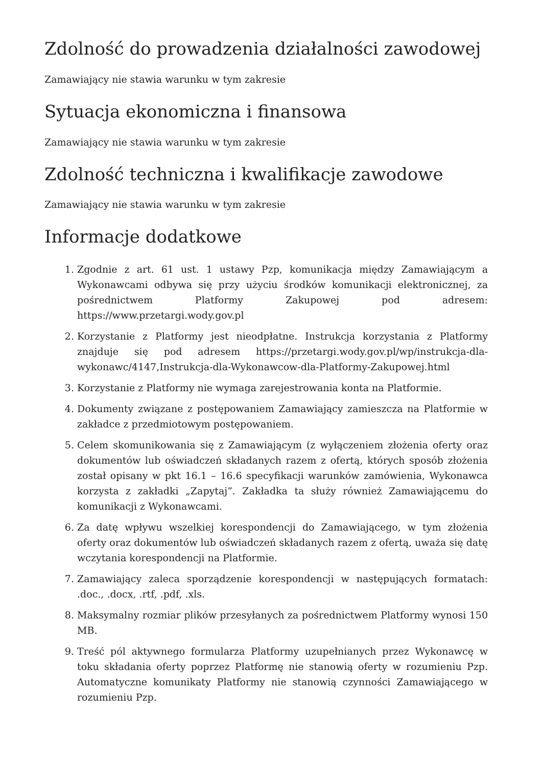Zdolność do prowadzenia działalności zawodowej
Zamawiający nie stawia warunku w tym zakresie
Sytuacja ekonomiczna i finansowa
Zamawiający nie stawia warunku w tym zakresie
Zdolność techniczna i kwalifikacje zawodowe
Zamawiający nie stawia warunku w tym zakresie
Informacje dodatkowe
1. Zgodnie z art. 61 ust. 1 ustawy Pzp, komunikacja między Zamawiającym a Wykonawcami odbywa się przy użyciu środków komunikacji elektronicznej, za pośrednictwem Platformy Zakupowej pod adresem: https://www.przetargi.wody.gov.pl
2. Korzystanie z Platformy jest nieodpłatne. Instrukcja korzystania z Platformy znajduje się pod adresem https://przetargi.wody.gov.pl/wp/instrukcja-dla-wykonawc/4147,Instrukcja-dla-Wykonawcow-dla-Platformy-Zakupowej.html
3. Korzystanie z Platformy nie wymaga zarejestrowania konta na Platformie.
4. Dokumenty związane z postępowaniem Zamawiający zamieszcza na Platformie w zakładce z przedmiotowym postępowaniem.
5. Celem skomunikowania się z Zamawiającym (z wyłączeniem złożenia oferty oraz dokumentów lub oświadczeń składanych razem z ofertą, których sposób złożenia został opisany w pkt 16.1 – 16.6 specyfikacji warunków zamówienia, Wykonawca korzysta z zakładki „Zapytaj”. Zakładka ta służy również Zamawiającemu do komunikacji z Wykonawcami.
6. Za datę wpływu wszelkiej korespondencji do Zamawiającego, w tym złożenia oferty oraz dokumentów lub oświadczeń składanych razem z ofertą, uważa się datę wczytania korespondencji na Platformie.
7. Zamawiający zaleca sporządzenie korespondencji w następujących formatach: .doc., .docx, .rtf, .pdf, .xls.
8. Maksymalny rozmiar plików przesyłanych za pośrednictwem Platformy wynosi 150 MB.
9. Treść pól aktywnego formularza Platformy uzupełnianych przez Wykonawcę w toku składania oferty poprzez Platformę nie stanowią oferty w rozumieniu Pzp. Automatyczne komunikaty Platformy nie stanowią czynności Zamawiającego w rozumieniu Pzp.